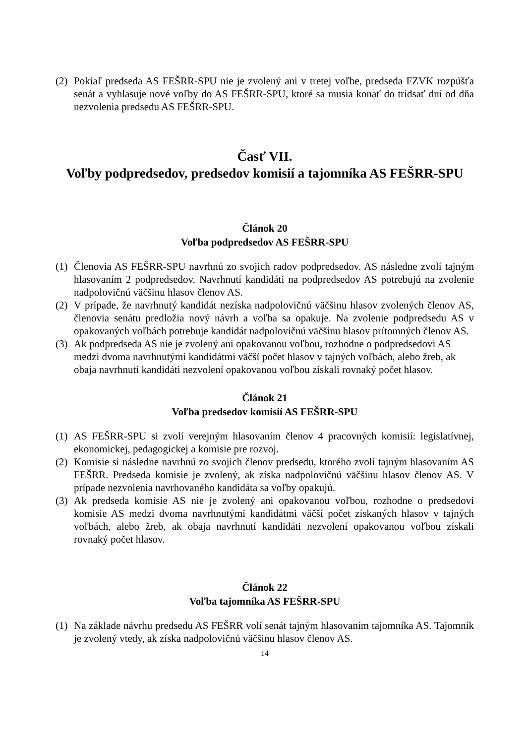(2) Pokiaľ predseda AS FEŠRR-SPU nie je zvolený ani v tretej voľbe, predseda FZVK rozpúšťa senát a vyhlasuje nové voľby do AS FEŠRR-SPU, ktoré sa musia konať do tridsať dní od dňa nezvolenia predsedu AS FEŠRR-SPU.
Časť VII.
Voľby podpredsedov, predsedov komisií a tajomníka AS FEŠRR-SPU
Článok 20
Voľba podpredsedov AS FEŠRR-SPU
(1) Členovia AS FEŠRR-SPU navrhnú zo svojich radov podpredsedov. AS následne zvolí tajným hlasovaním 2 podpredsedov. Navrhnutí kandidáti na podpredsedov AS potrebujú na zvolenie nadpolovičnú väčšinu hlasov členov AS.
(2) V prípade, že navrhnutý kandidát nezíska nadpolovičnú väčšinu hlasov zvolených členov AS, členovia senátu predložia nový návrh a voľba sa opakuje. Na zvolenie podpredsedu AS v opakovaných voľbách potrebuje kandidát nadpolovičnú väčšinu hlasov prítomných členov AS.
(3) Ak podpredseda AS nie je zvolený ani opakovanou voľbou, rozhodne o podpredsedovi AS medzi dvoma navrhnutými kandidátmi väčší počet hlasov v tajných voľbách, alebo žreb, ak obaja navrhnutí kandidáti nezvolení opakovanou voľbou získali rovnaký počet hlasov.
Článok 21
Voľba predsedov komisií AS FEŠRR-SPU
(1) AS FEŠRR-SPU si zvolí verejným hlasovaním členov 4 pracovných komisií: legislatívnej, ekonomickej, pedagogickej a komisie pre rozvoj.
(2) Komisie si následne navrhnú zo svojich členov predsedu, ktorého zvolí tajným hlasovaním AS FEŠRR. Predseda komisie je zvolený, ak získa nadpolovičnú väčšinu hlasov členov AS. V prípade nezvolenia navrhovaného kandidáta sa voľby opakujú.
(3) Ak predseda komisie AS nie je zvolený ani opakovanou voľbou, rozhodne o predsedovi komisie AS medzi dvoma navrhnutými kandidátmi väčší počet získaných hlasov v tajných voľbách, alebo žreb, ak obaja navrhnutí kandidáti nezvolení opakovanou voľbou získali rovnaký počet hlasov.
Článok 22
Voľba tajomníka AS FEŠRR-SPU
(1) Na základe návrhu predsedu AS FEŠRR volí senát tajným hlasovaním tajomníka AS. Tajomník je zvolený vtedy, ak získa nadpolovičnú väčšinu hlasov členov AS.
14